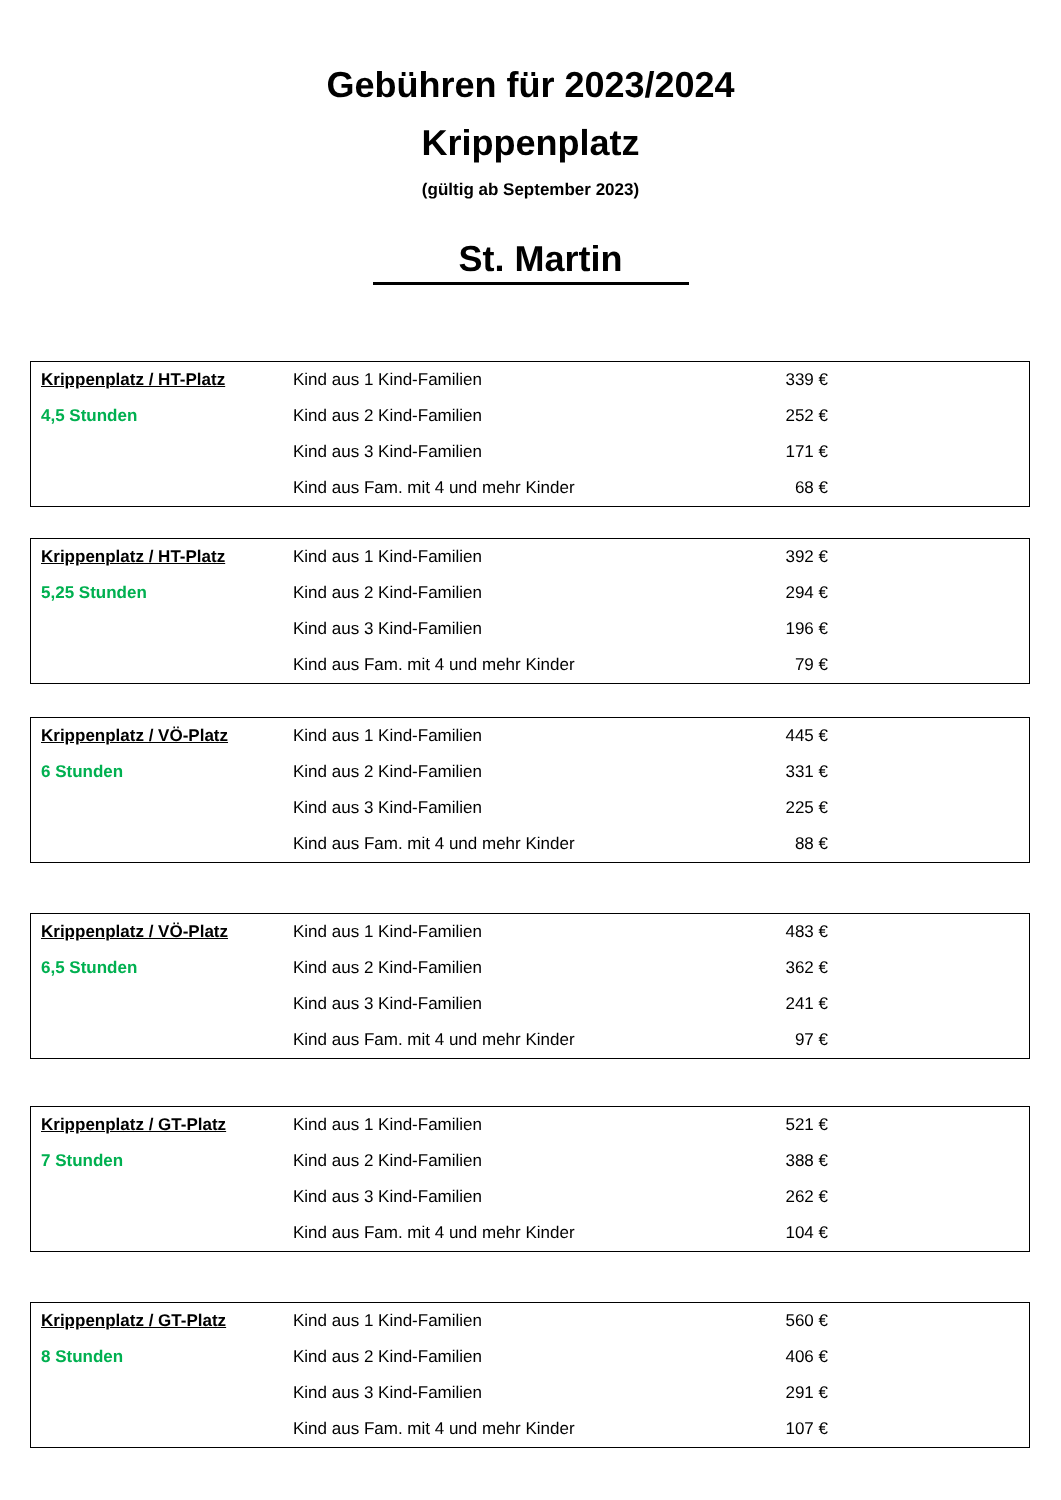Gebühren für 2023/2024
Krippenplatz
(gültig ab September 2023)
St. Martin
| Krippenplatz / HT-Platz | Kind aus 1 Kind-Familien | 339 € | |
| 4,5 Stunden | Kind aus 2 Kind-Familien | 252 € | |
| | Kind aus 3 Kind-Familien | 171 € | |
| | Kind aus Fam. mit 4 und mehr Kinder | 68 € | |
| Krippenplatz / HT-Platz | Kind aus 1 Kind-Familien | 392 € | |
| 5,25 Stunden | Kind aus 2 Kind-Familien | 294 € | |
| | Kind aus 3 Kind-Familien | 196 € | |
| | Kind aus Fam. mit 4 und mehr Kinder | 79 € | |
| Krippenplatz / VÖ-Platz | Kind aus 1 Kind-Familien | 445 € | |
| 6 Stunden | Kind aus 2 Kind-Familien | 331 € | |
| | Kind aus 3 Kind-Familien | 225 € | |
| | Kind aus Fam. mit 4 und mehr Kinder | 88 € | |
| Krippenplatz / VÖ-Platz | Kind aus 1 Kind-Familien | 483 € | |
| 6,5 Stunden | Kind aus 2 Kind-Familien | 362 € | |
| | Kind aus 3 Kind-Familien | 241 € | |
| | Kind aus Fam. mit 4 und mehr Kinder | 97 € | |
| Krippenplatz / GT-Platz | Kind aus 1 Kind-Familien | 521 € | |
| 7 Stunden | Kind aus 2 Kind-Familien | 388 € | |
| | Kind aus 3 Kind-Familien | 262 € | |
| | Kind aus Fam. mit 4 und mehr Kinder | 104 € | |
| Krippenplatz / GT-Platz | Kind aus 1 Kind-Familien | 560 € | |
| 8 Stunden | Kind aus 2 Kind-Familien | 406 € | |
| | Kind aus 3 Kind-Familien | 291 € | |
| | Kind aus Fam. mit 4 und mehr Kinder | 107 € | |